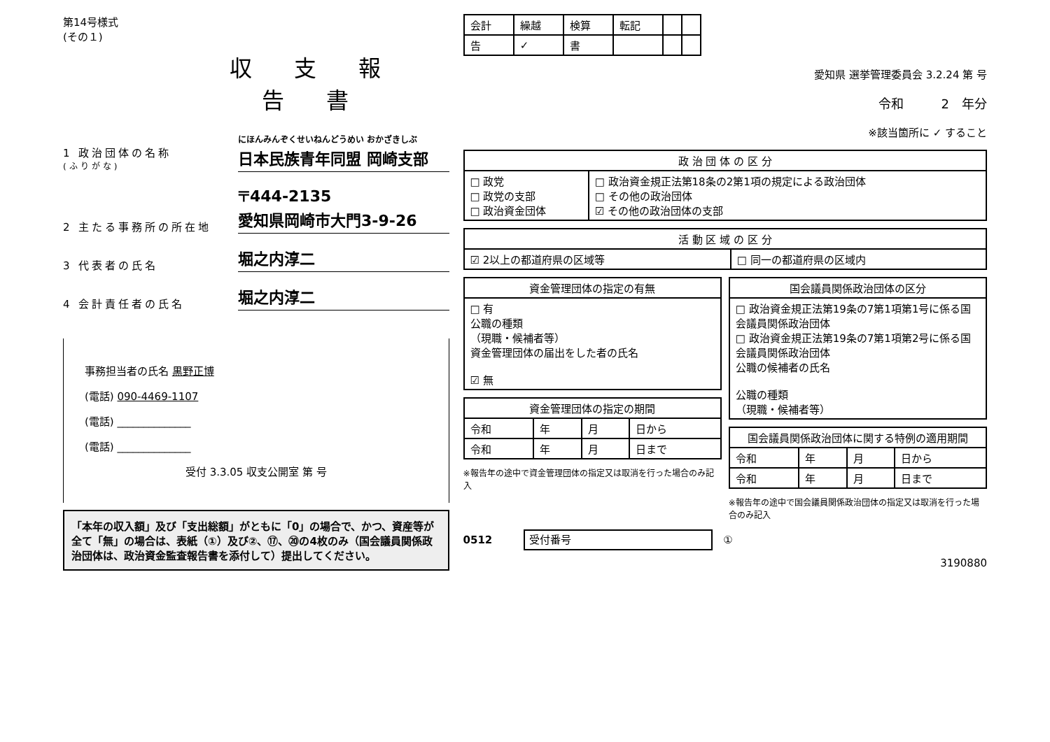第14号様式
(その１)
収支報告書
1 政治団体の名称
(ふりがな)
にほんみんぞくせいねんどうめい おかざきしぶ
日本民族青年同盟 岡崎支部
2 主たる事務所の所在地
〒444-2135
愛知県岡崎市大門3-9-26
3 代表者の氏名
堀之内淳二
4 会計責任者の氏名
堀之内淳二
事務担当者の氏名 黒野正博
(電話) 090-4469-1107
(電話) ______________
(電話) ______________
受付 3.3.05 収支公開室 第 号
「本年の収入額」及び「支出総額」がともに「0」の場合で、かつ、資産等が全て「無」の場合は、表紙（①）及び②、⑰、⑳の4枚のみ（国会議員関係政治団体は、政治資金監査報告書を添付して）提出してください。
| 会計 | 繰越 | 検算 | 転記 | | |
| 告 | ✓ | 書 | | | |
愛知県 選挙管理委員会 3.2.24 第 号
令和　　　2　年分
※該当箇所に ✓ すること
| 政 治 団 体 の 区 分 | |
| --- | --- |
| □ 政党 □ 政党の支部 □ 政治資金団体 | □ 政治資金規正法第18条の2第1項の規定による政治団体 □ その他の政治団体 ☑ その他の政治団体の支部 |
| 活 動 区 域 の 区 分 | |
| --- | --- |
| ☑ 2以上の都道府県の区域等 | □ 同一の都道府県の区域内 |
| 資金管理団体の指定の有無 |
| --- |
| □ 有 公職の種類 （現職・候補者等） 資金管理団体の届出をした者の氏名 ☑ 無 |
| 資金管理団体の指定の期間 | | | |
| --- | --- | --- | --- |
| 令和 | 年 | 月 | 日から |
| 令和 | 年 | 月 | 日まで |
※報告年の途中で資金管理団体の指定又は取消を行った場合のみ記入
| 国会議員関係政治団体の区分 |
| --- |
| □ 政治資金規正法第19条の7第1項第1号に係る国会議員関係政治団体 □ 政治資金規正法第19条の7第1項第2号に係る国会議員関係政治団体 公職の候補者の氏名 公職の種類 （現職・候補者等） |
| 国会議員関係政治団体に関する特例の適用期間 | | | |
| --- | --- | --- | --- |
| 令和 | 年 | 月 | 日から |
| 令和 | 年 | 月 | 日まで |
※報告年の途中で国会議員関係政治団体の指定又は取消を行った場合のみ記入
0512　　　受付番号　①
3190880